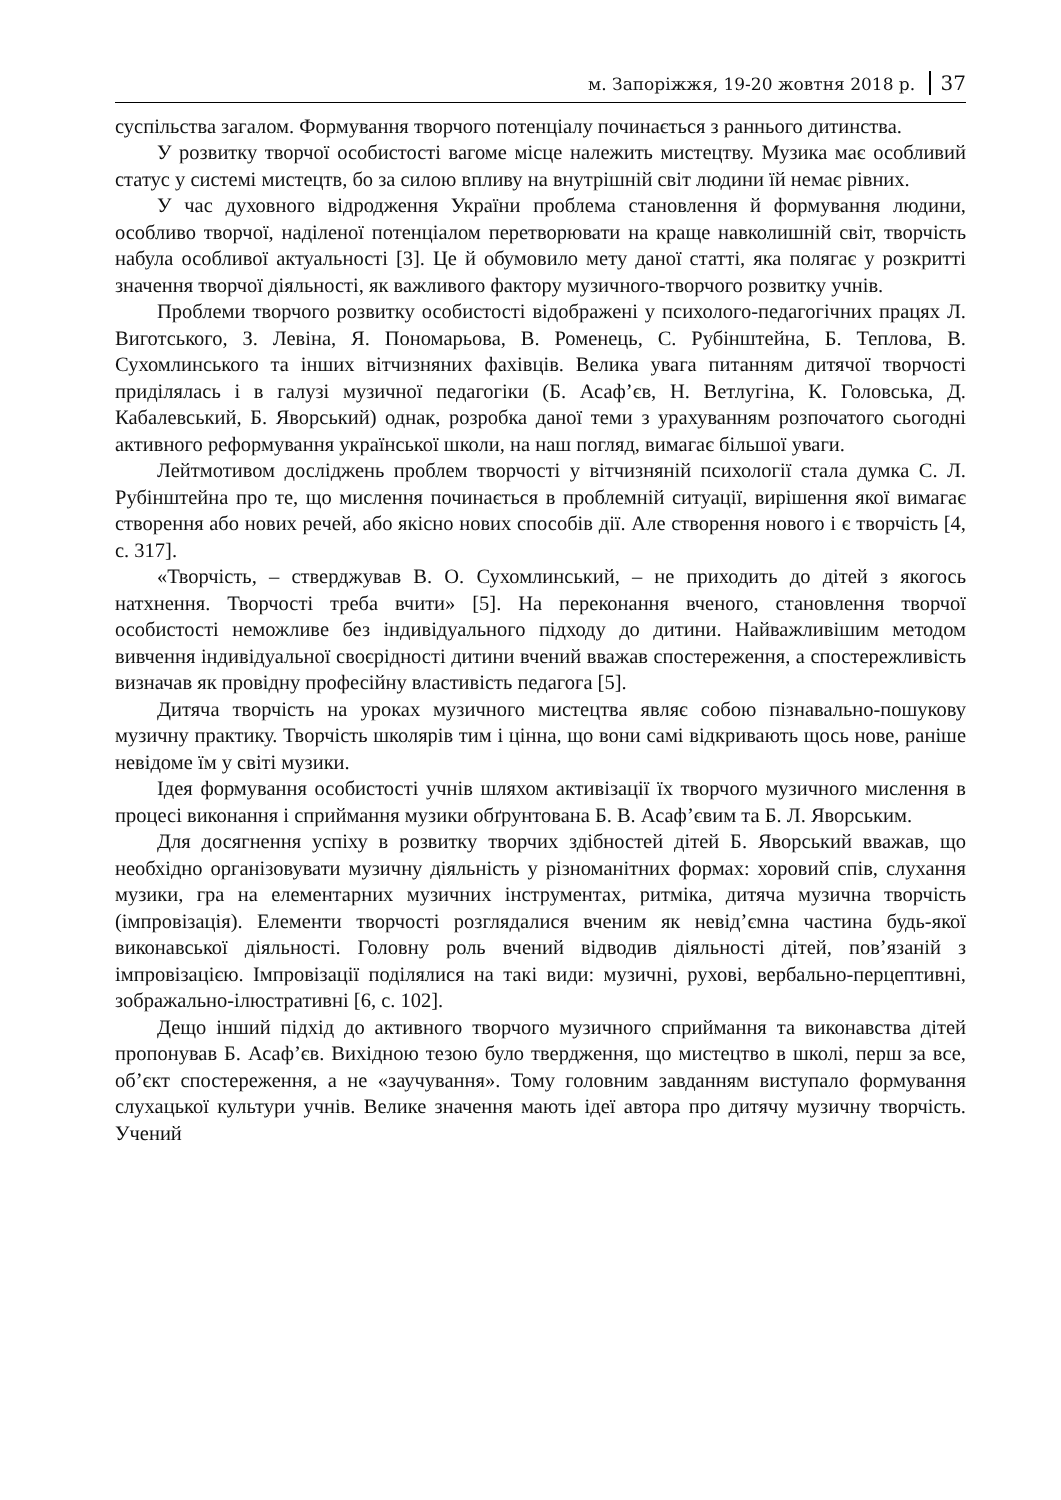м. Запоріжжя, 19-20 жовтня 2018 р. 37
суспільства загалом. Формування творчого потенціалу починається з раннього дитинства.
У розвитку творчої особистості вагоме місце належить мистецтву. Музика має особливий статус у системі мистецтв, бо за силою впливу на внутрішній світ людини їй немає рівних.
У час духовного відродження України проблема становлення й формування людини, особливо творчої, наділеної потенціалом перетворювати на краще навколишній світ, творчість набула особливої актуальності [3]. Це й обумовило мету даної статті, яка полягає у розкритті значення творчої діяльності, як важливого фактору музичного-творчого розвитку учнів.
Проблеми творчого розвитку особистості відображені у психолого-педагогічних працях Л. Виготського, З. Левіна, Я. Пономарьова, В. Роменець, С. Рубінштейна, Б. Теплова, В. Сухомлинського та інших вітчизняних фахівців. Велика увага питанням дитячої творчості приділялась і в галузі музичної педагогіки (Б. Асаф’єв, Н. Ветлугіна, К. Головська, Д. Кабалевський, Б. Яворський) однак, розробка даної теми з урахуванням розпочатого сьогодні активного реформування української школи, на наш погляд, вимагає більшої уваги.
Лейтмотивом досліджень проблем творчості у вітчизняній психології стала думка С. Л. Рубінштейна про те, що мислення починається в проблемній ситуації, вирішення якої вимагає створення або нових речей, або якісно нових способів дії. Але створення нового і є творчість [4, с. 317].
«Творчість, – стверджував В. О. Сухомлинський, – не приходить до дітей з якогось натхнення. Творчості треба вчити» [5]. На переконання вченого, становлення творчої особистості неможливе без індивідуального підходу до дитини. Найважливішим методом вивчення індивідуальної своєрідності дитини вчений вважав спостереження, а спостережливість визначав як провідну професійну властивість педагога [5].
Дитяча творчість на уроках музичного мистецтва являє собою пізнавально-пошукову музичну практику. Творчість школярів тим і цінна, що вони самі відкривають щось нове, раніше невідоме їм у світі музики.
Ідея формування особистості учнів шляхом активізації їх творчого музичного мислення в процесі виконання і сприймання музики обґрунтована Б. В. Асаф’євим та Б. Л. Яворським.
Для досягнення успіху в розвитку творчих здібностей дітей Б. Яворський вважав, що необхідно організовувати музичну діяльність у різноманітних формах: хоровий спів, слухання музики, гра на елементарних музичних інструментах, ритміка, дитяча музична творчість (імпровізація). Елементи творчості розглядалися вченим як невід’ємна частина будь-якої виконавської діяльності. Головну роль вчений відводив діяльності дітей, пов’язаній з імпровізацією. Імпровізації поділялися на такі види: музичні, рухові, вербально-перцептивні, зображально-ілюстративні [6, с. 102].
Дещо інший підхід до активного творчого музичного сприймання та виконавства дітей пропонував Б. Асаф’єв. Вихідною тезою було твердження, що мистецтво в школі, перш за все, об’єкт спостереження, а не «заучування». Тому головним завданням виступало формування слухацької культури учнів. Велике значення мають ідеї автора про дитячу музичну творчість. Учений